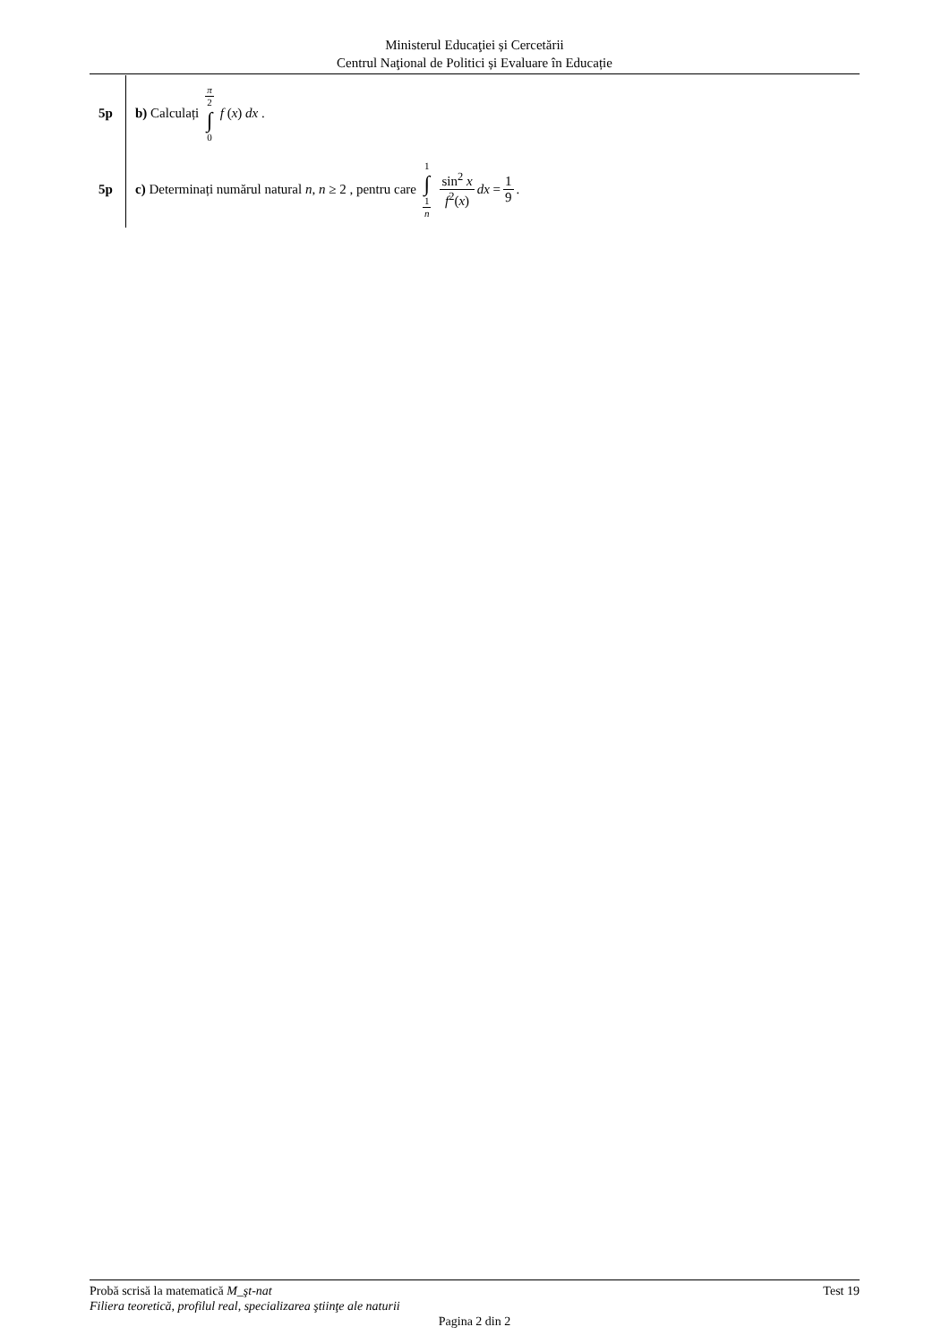Ministerul Educaţiei și Cercetării
Centrul Naţional de Politici și Evaluare în Educație
5p b) Calculați π 2 ∫ 0 f (x) dx .
5p
c) Determinați numărul natural n, n ≥ 2 , pentru care 1 ∫ 1 n sin<sup>2</sup> x f<sup>2</sup>(x) dx = 1 9.
Probă scrisă la matematică M_şt-nat Test 19
Filiera teoretică, profilul real, specializarea ştiinţe ale naturii
Pagina 2 din 2